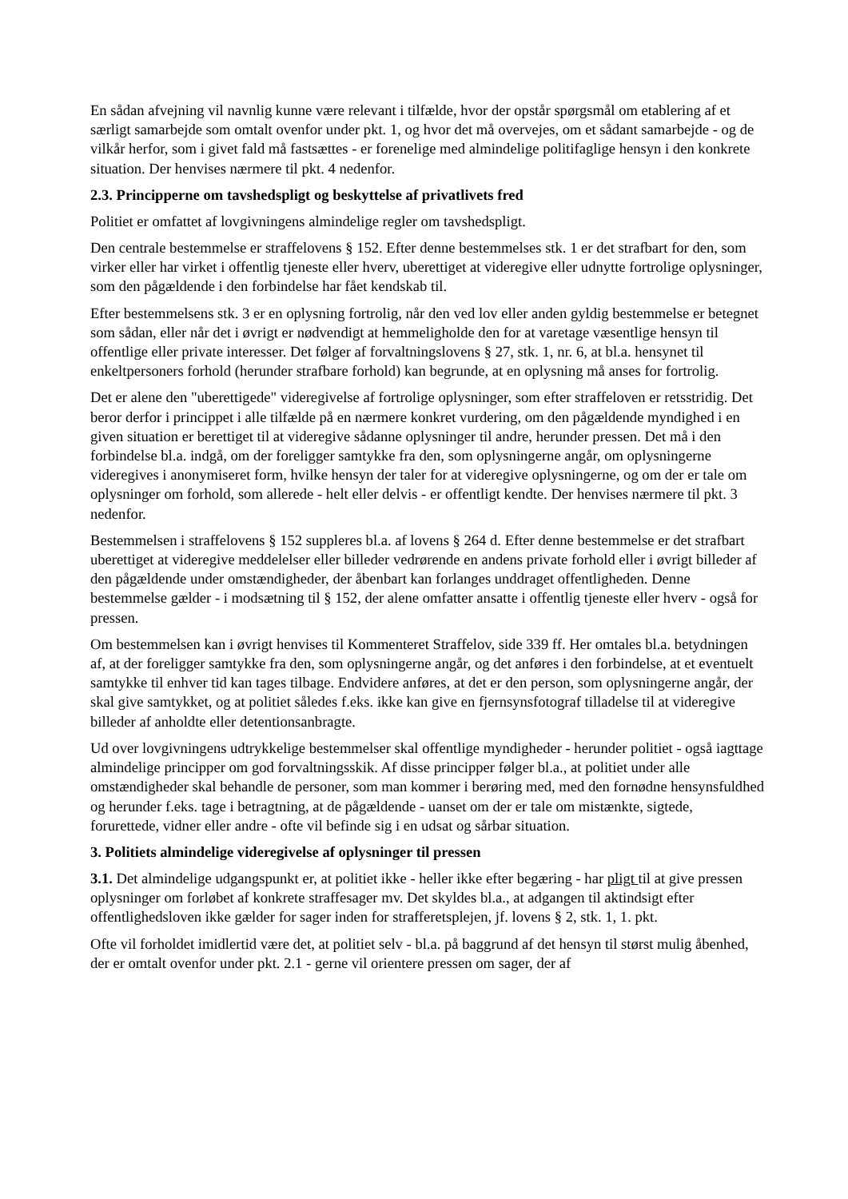En sådan afvejning vil navnlig kunne være relevant i tilfælde, hvor der opstår spørgsmål om etablering af et særligt samarbejde som omtalt ovenfor under pkt. 1, og hvor det må overvejes, om et sådant samarbejde - og de vilkår herfor, som i givet fald må fastsættes - er forenelige med almindelige politifaglige hensyn i den konkrete situation. Der henvises nærmere til pkt. 4 nedenfor.
2.3. Principperne om tavshedspligt og beskyttelse af privatlivets fred
Politiet er omfattet af lovgivningens almindelige regler om tavshedspligt.
Den centrale bestemmelse er straffelovens § 152. Efter denne bestemmelses stk. 1 er det strafbart for den, som virker eller har virket i offentlig tjeneste eller hverv, uberettiget at videregive eller udnytte fortrolige oplysninger, som den pågældende i den forbindelse har fået kendskab til.
Efter bestemmelsens stk. 3 er en oplysning fortrolig, når den ved lov eller anden gyldig bestemmelse er betegnet som sådan, eller når det i øvrigt er nødvendigt at hemmeligholde den for at varetage væsentlige hensyn til offentlige eller private interesser. Det følger af forvaltningslovens § 27, stk. 1, nr. 6, at bl.a. hensynet til enkeltpersoners forhold (herunder strafbare forhold) kan begrunde, at en oplysning må anses for fortrolig.
Det er alene den "uberettigede" videregivelse af fortrolige oplysninger, som efter straffeloven er retsstridig. Det beror derfor i princippet i alle tilfælde på en nærmere konkret vurdering, om den pågældende myndighed i en given situation er berettiget til at videregive sådanne oplysninger til andre, herunder pressen. Det må i den forbindelse bl.a. indgå, om der foreligger samtykke fra den, som oplysningerne angår, om oplysningerne videregives i anonymiseret form, hvilke hensyn der taler for at videregive oplysningerne, og om der er tale om oplysninger om forhold, som allerede - helt eller delvis - er offentligt kendte. Der henvises nærmere til pkt. 3 nedenfor.
Bestemmelsen i straffelovens § 152 suppleres bl.a. af lovens § 264 d. Efter denne bestemmelse er det strafbart uberettiget at videregive meddelelser eller billeder vedrørende en andens private forhold eller i øvrigt billeder af den pågældende under omstændigheder, der åbenbart kan forlanges unddraget offentligheden. Denne bestemmelse gælder - i modsætning til § 152, der alene omfatter ansatte i offentlig tjeneste eller hverv - også for pressen.
Om bestemmelsen kan i øvrigt henvises til Kommenteret Straffelov, side 339 ff. Her omtales bl.a. betydningen af, at der foreligger samtykke fra den, som oplysningerne angår, og det anføres i den forbindelse, at et eventuelt samtykke til enhver tid kan tages tilbage. Endvidere anføres, at det er den person, som oplysningerne angår, der skal give samtykket, og at politiet således f.eks. ikke kan give en fjernsynsfotograf tilladelse til at videregive billeder af anholdte eller detentionsanbragte.
Ud over lovgivningens udtrykkelige bestemmelser skal offentlige myndigheder - herunder politiet - også iagttage almindelige principper om god forvaltningsskik. Af disse principper følger bl.a., at politiet under alle omstændigheder skal behandle de personer, som man kommer i berøring med, med den fornødne hensynsfuldhed og herunder f.eks. tage i betragtning, at de pågældende - uanset om der er tale om mistænkte, sigtede, forurettede, vidner eller andre - ofte vil befinde sig i en udsat og sårbar situation.
3. Politiets almindelige videregivelse af oplysninger til pressen
3.1. Det almindelige udgangspunkt er, at politiet ikke - heller ikke efter begæring - har pligt til at give pressen oplysninger om forløbet af konkrete straffesager mv. Det skyldes bl.a., at adgangen til aktindsigt efter offentlighedsloven ikke gælder for sager inden for strafferetsplejen, jf. lovens § 2, stk. 1, 1. pkt.
Ofte vil forholdet imidlertid være det, at politiet selv - bl.a. på baggrund af det hensyn til størst mulig åbenhed, der er omtalt ovenfor under pkt. 2.1 - gerne vil orientere pressen om sager, der af